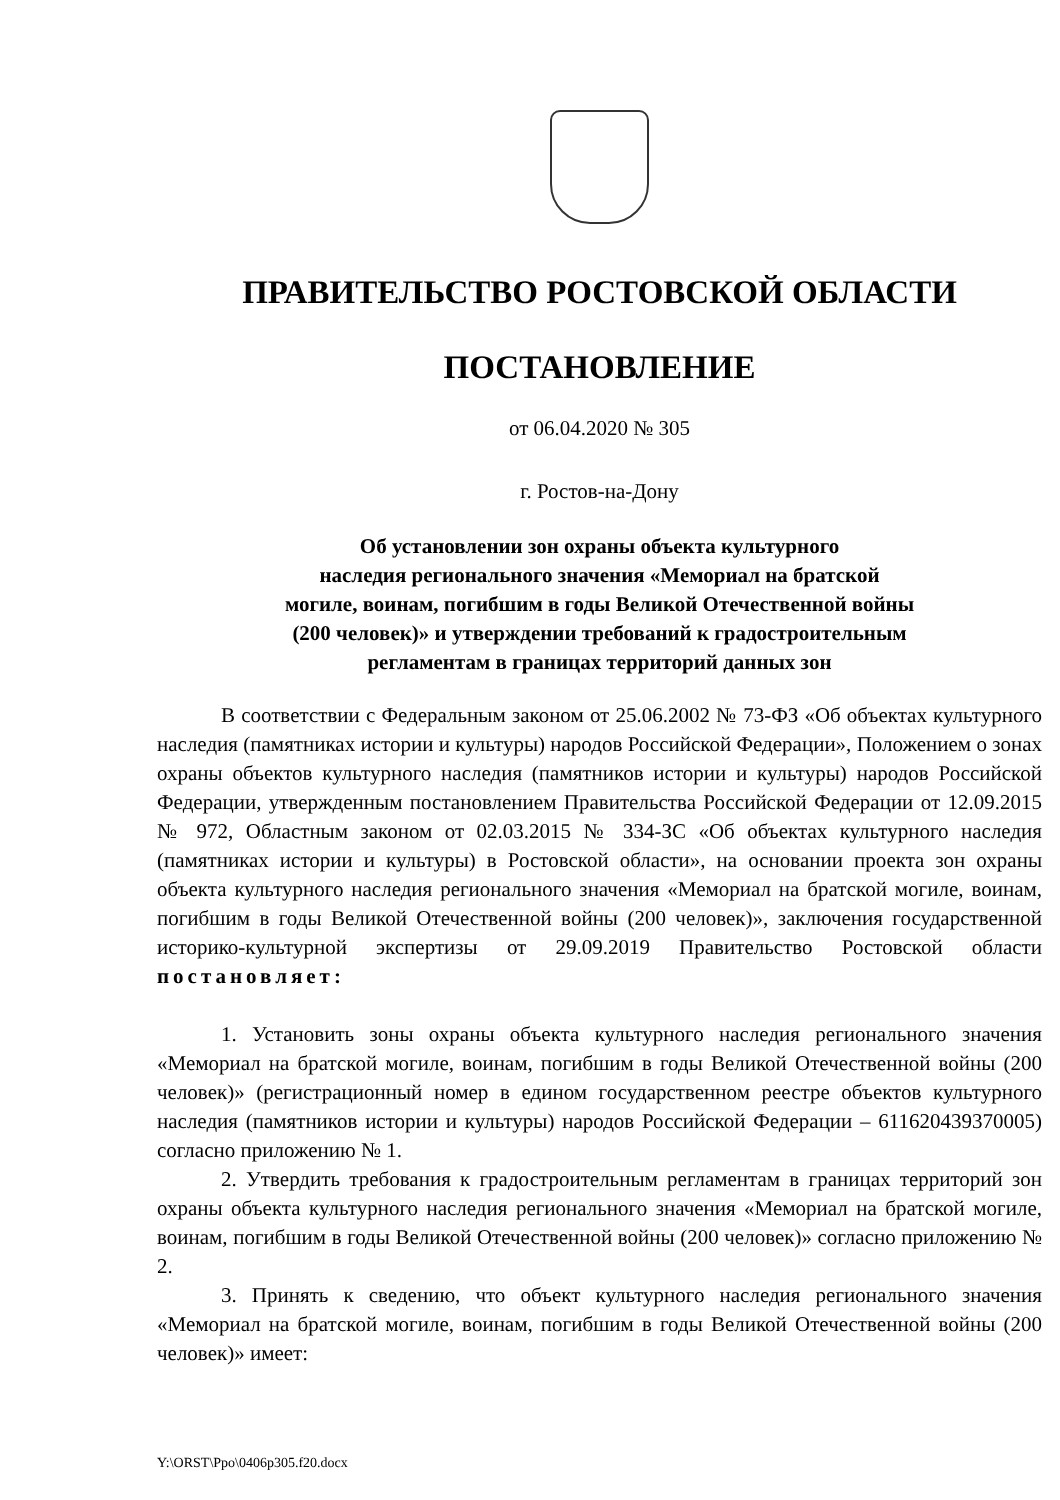ПРАВИТЕЛЬСТВО РОСТОВСКОЙ ОБЛАСТИ
ПОСТАНОВЛЕНИЕ
от 06.04.2020 № 305
г. Ростов-на-Дону
Об установлении зон охраны объекта культурного
наследия регионального значения «Мемориал на братской
могиле, воинам, погибшим в годы Великой Отечественной войны
(200 человек)» и утверждении требований к градостроительным
регламентам в границах территорий данных зон
В соответствии с Федеральным законом от 25.06.2002 № 73-ФЗ «Об объектах культурного наследия (памятниках истории и культуры) народов Российской Федерации», Положением о зонах охраны объектов культурного наследия (памятников истории и культуры) народов Российской Федерации, утвержденным постановлением Правительства Российской Федерации от 12.09.2015 № 972, Областным законом от 02.03.2015 № 334-ЗС «Об объектах культурного наследия (памятниках истории и культуры) в Ростовской области», на основании проекта зон охраны объекта культурного наследия регионального значения «Мемориал на братской могиле, воинам, погибшим в годы Великой Отечественной войны (200 человек)», заключения государственной историко-культурной экспертизы от 29.09.2019 Правительство Ростовской области постановляет:
1. Установить зоны охраны объекта культурного наследия регионального значения «Мемориал на братской могиле, воинам, погибшим в годы Великой Отечественной войны (200 человек)» (регистрационный номер в едином государственном реестре объектов культурного наследия (памятников истории и культуры) народов Российской Федерации – 611620439370005) согласно приложению № 1.
2. Утвердить требования к градостроительным регламентам в границах территорий зон охраны объекта культурного наследия регионального значения «Мемориал на братской могиле, воинам, погибшим в годы Великой Отечественной войны (200 человек)» согласно приложению № 2.
3. Принять к сведению, что объект культурного наследия регионального значения «Мемориал на братской могиле, воинам, погибшим в годы Великой Отечественной войны (200 человек)» имеет:
Y:\ORST\Ppo\0406p305.f20.docx